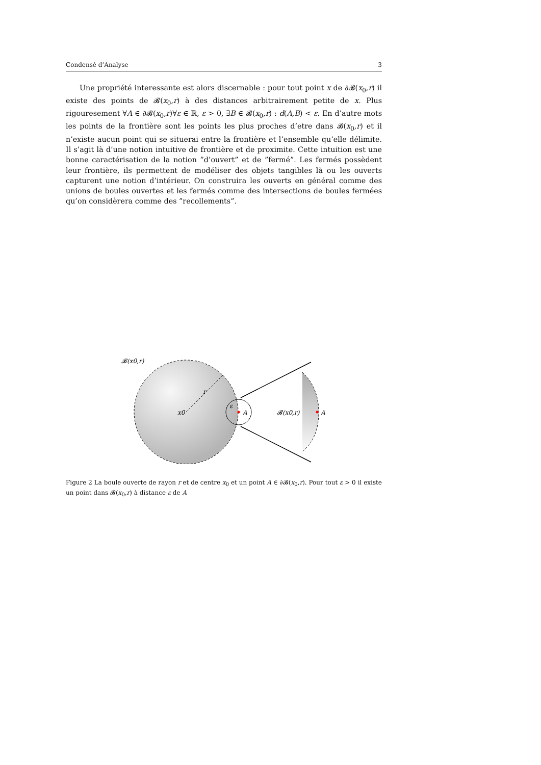Condensé d’Analyse 3
Une propriété interessante est alors discernable : pour tout point x de ∂𝓑(x<sub>0</sub>,r) il existe des points de 𝓑(x<sub>0</sub>,r) à des distances arbitrairement petite de x. Plus rigouresement ∀A ∈ ∂𝓑(x<sub>0</sub>,r)∀ε ∈ ℝ, ε > 0, ∃B ∈ 𝓑(x<sub>0</sub>,r) : d(A,B) < ε. En d’autre mots les points de la frontière sont les points les plus proches d’etre dans 𝓑(x<sub>0</sub>,r) et il n’existe aucun point qui se situerai entre la frontière et l’ensemble qu’elle délimite. Il s’agit là d’une notion intuitive de frontière et de proximite. Cette intuition est une bonne caractérisation de la notion ”d’ouvert” et de ”fermé”. Les fermés possèdent leur frontière, ils permettent de modéliser des objets tangibles là ou les ouverts capturent une notion d’intérieur. On construira les ouverts en général comme des unions de boules ouvertes et les fermés comme des intersections de boules fermées qu’on considèrera comme des ”recollements”.
𝓑(x0,r)
r
x0
ε
A
𝓑(x0,r)
A
Figure 2 La boule ouverte de rayon r et de centre x<sub>0</sub> et un point A ∈ ∂𝓑(x<sub>0</sub>,r). Pour tout ε > 0 il existe un point dans 𝓑(x<sub>0</sub>,r) à distance ε de A